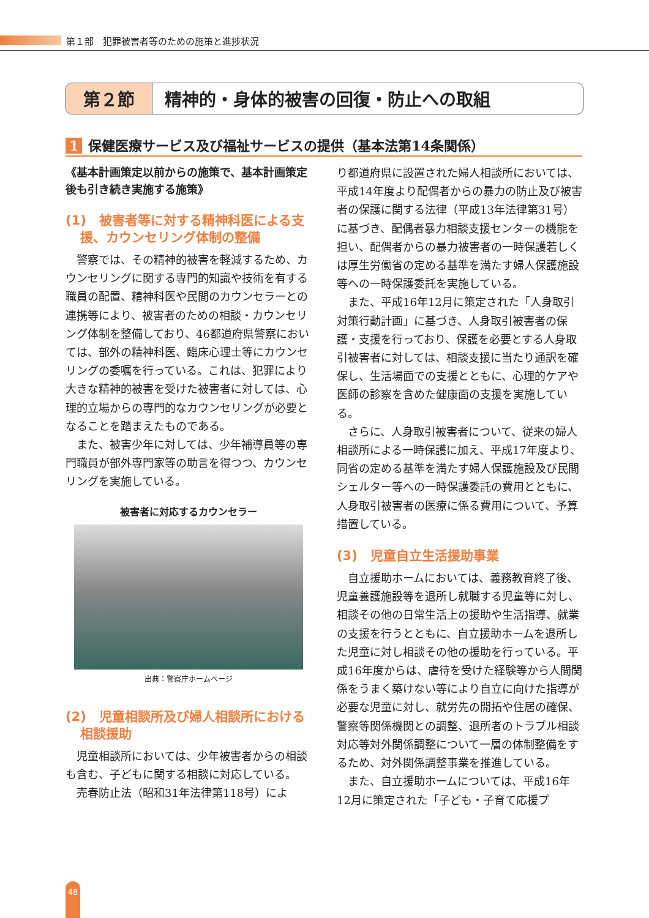第１部　犯罪被害者等のための施策と進捗状況
第２節 精神的・身体的被害の回復・防止への取組
1 保健医療サービス及び福祉サービスの提供（基本法第14条関係）
《基本計画策定以前からの施策で、基本計画策定後も引き続き実施する施策》
(1)　被害者等に対する精神科医による支援、カウンセリング体制の整備
警察では、その精神的被害を軽減するため、カウンセリングに関する専門的知識や技術を有する職員の配置、精神科医や民間のカウンセラーとの連携等により、被害者のための相談・カウンセリング体制を整備しており、46都道府県警察においては、部外の精神科医、臨床心理士等にカウンセリングの委嘱を行っている。これは、犯罪により大きな精神的被害を受けた被害者に対しては、心理的立場からの専門的なカウンセリングが必要となることを踏まえたものである。
また、被害少年に対しては、少年補導員等の専門職員が部外専門家等の助言を得つつ、カウンセリングを実施している。
被害者に対応するカウンセラー
出典：警察庁ホームページ
(2)　児童相談所及び婦人相談所における相談援助
児童相談所においては、少年被害者からの相談も含む、子どもに関する相談に対応している。
売春防止法（昭和31年法律第118号）によ
り都道府県に設置された婦人相談所においては、平成14年度より配偶者からの暴力の防止及び被害者の保護に関する法律（平成13年法律第31号）に基づき、配偶者暴力相談支援センターの機能を担い、配偶者からの暴力被害者の一時保護若しくは厚生労働省の定める基準を満たす婦人保護施設等への一時保護委託を実施している。
また、平成16年12月に策定された「人身取引対策行動計画」に基づき、人身取引被害者の保護・支援を行っており、保護を必要とする人身取引被害者に対しては、相談支援に当たり通訳を確保し、生活場面での支援とともに、心理的ケアや医師の診察を含めた健康面の支援を実施している。
さらに、人身取引被害者について、従来の婦人相談所による一時保護に加え、平成17年度より、同省の定める基準を満たす婦人保護施設及び民間シェルター等への一時保護委託の費用とともに、人身取引被害者の医療に係る費用について、予算措置している。
(3)　児童自立生活援助事業
自立援助ホームにおいては、義務教育終了後、児童養護施設等を退所し就職する児童等に対し、相談その他の日常生活上の援助や生活指導、就業の支援を行うとともに、自立援助ホームを退所した児童に対し相談その他の援助を行っている。平成16年度からは、虐待を受けた経験等から人間関係をうまく築けない等により自立に向けた指導が必要な児童に対し、就労先の開拓や住居の確保、警察等関係機関との調整、退所者のトラブル相談対応等対外関係調整について一層の体制整備をするため、対外関係調整事業を推進している。
また、自立援助ホームについては、平成16年12月に策定された「子ども・子育て応援プ
48